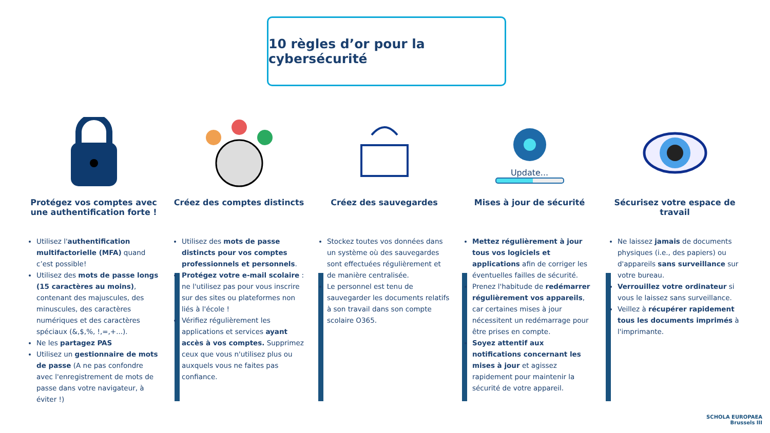10 règles d’or pour la cybersécurité
Protégez vos comptes avec une authentification forte !
Utilisez l'authentification multifactorielle (MFA) quand c’est possible!
Utilisez des mots de passe longs (15 caractères au moins), contenant des majuscules, des minuscules, des caractères numériques et des caractères spéciaux (&,$,%, !,=,+...).
Ne les partagez PAS
Utilisez un gestionnaire de mots de passe (A ne pas confondre avec l'enregistrement de mots de passe dans votre navigateur, à éviter !)
Créez des comptes distincts
Utilisez des mots de passe distincts pour vos comptes professionnels et personnels.
Protégez votre e-mail scolaire : ne l'utilisez pas pour vous inscrire sur des sites ou plateformes non liés à l'école !
Vérifiez régulièrement les applications et services ayant accès à vos comptes. Supprimez ceux que vous n'utilisez plus ou auxquels vous ne faites pas confiance.
Créez des sauvegardes
Stockez toutes vos données dans un système où des sauvegardes sont effectuées régulièrement et de manière centralisée.
Le personnel est tenu de sauvegarder les documents relatifs à son travail dans son compte scolaire O365.
Update...
Mises à jour de sécurité
Mettez régulièrement à jour tous vos logiciels et applications afin de corriger les éventuelles failles de sécurité.
Prenez l'habitude de redémarrer régulièrement vos appareils, car certaines mises à jour nécessitent un redémarrage pour être prises en compte.
Soyez attentif aux notifications concernant les mises à jour et agissez rapidement pour maintenir la sécurité de votre appareil.
Sécurisez votre espace de travail
Ne laissez jamais de documents physiques (i.e., des papiers) ou d'appareils sans surveillance sur votre bureau.
Verrouillez votre ordinateur si vous le laissez sans surveillance.
Veillez à récupérer rapidement tous les documents imprimés à l'imprimante.
SCHOLA EUROPAEA
Brussels III